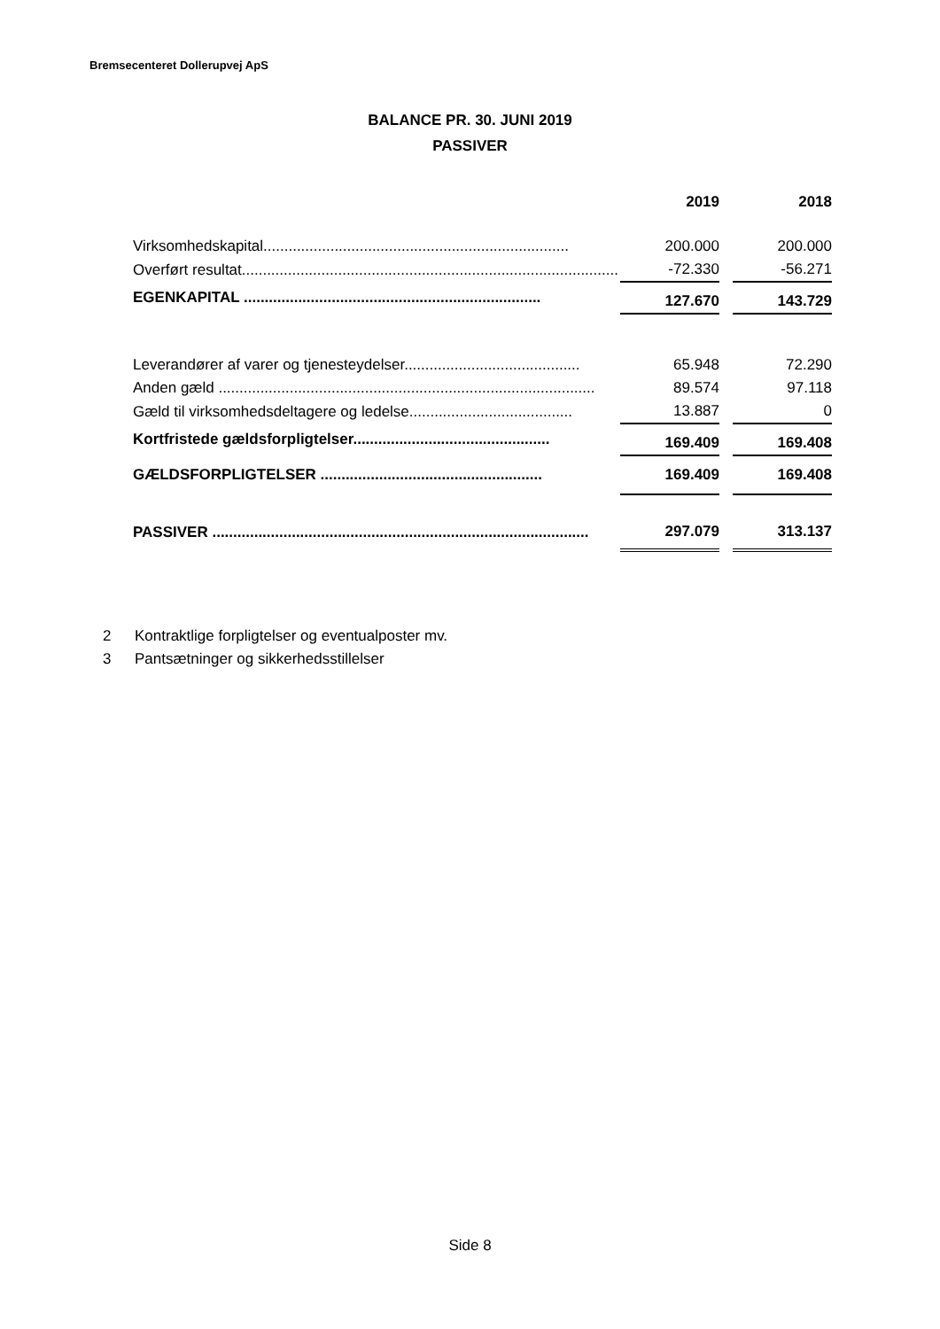Bremsecenteret Dollerupvej ApS
BALANCE PR. 30. JUNI 2019
PASSIVER
| | 2019 | | 2018 |
| Virksomhedskapital......................................................................... | 200.000 | | 200.000 |
| Overført resultat.......................................................................................... | -72.330 | | -56.271 |
| EGENKAPITAL ....................................................................... | 127.670 | | 143.729 |
| Leverandører af varer og tjenesteydelser.......................................... | 65.948 | | 72.290 |
| Anden gæld .......................................................................................... | 89.574 | | 97.118 |
| Gæld til virksomhedsdeltagere og ledelse....................................... | 13.887 | | 0 |
| Kortfristede gældsforpligtelser............................................... | 169.409 | | 169.408 |
| GÆLDSFORPLIGTELSER ..................................................... | 169.409 | | 169.408 |
| PASSIVER .......................................................................................... | 297.079 | | 313.137 |
2 Kontraktlige forpligtelser og eventualposter mv.
3 Pantsætninger og sikkerhedsstillelser
Side 8